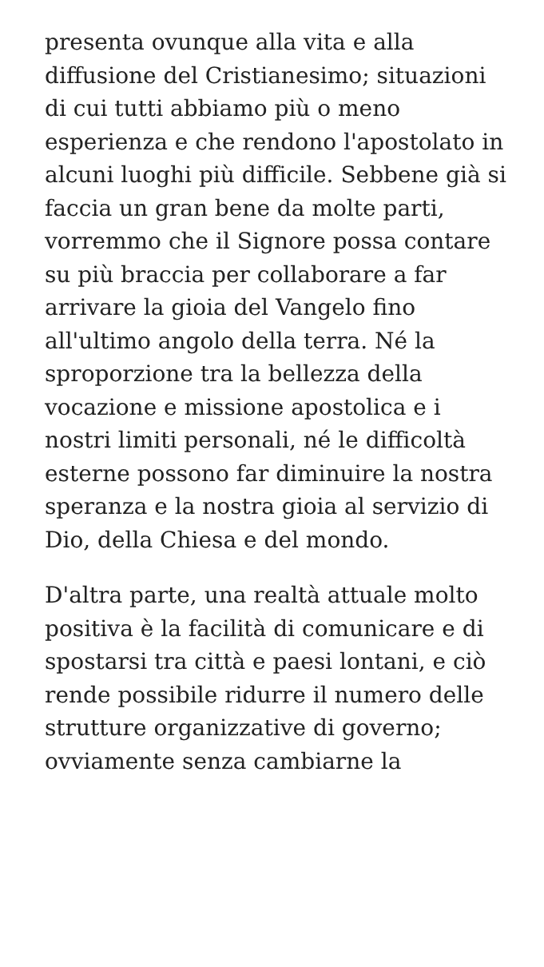presenta ovunque alla vita e alla diffusione del Cristianesimo; situazioni di cui tutti abbiamo più o meno esperienza e che rendono l'apostolato in alcuni luoghi più difficile. Sebbene già si faccia un gran bene da molte parti, vorremmo che il Signore possa contare su più braccia per collaborare a far arrivare la gioia del Vangelo fino all'ultimo angolo della terra. Né la sproporzione tra la bellezza della vocazione e missione apostolica e i nostri limiti personali, né le difficoltà esterne possono far diminuire la nostra speranza e la nostra gioia al servizio di Dio, della Chiesa e del mondo.
D'altra parte, una realtà attuale molto positiva è la facilità di comunicare e di spostarsi tra città e paesi lontani, e ciò rende possibile ridurre il numero delle strutture organizzative di governo; ovviamente senza cambiarne la